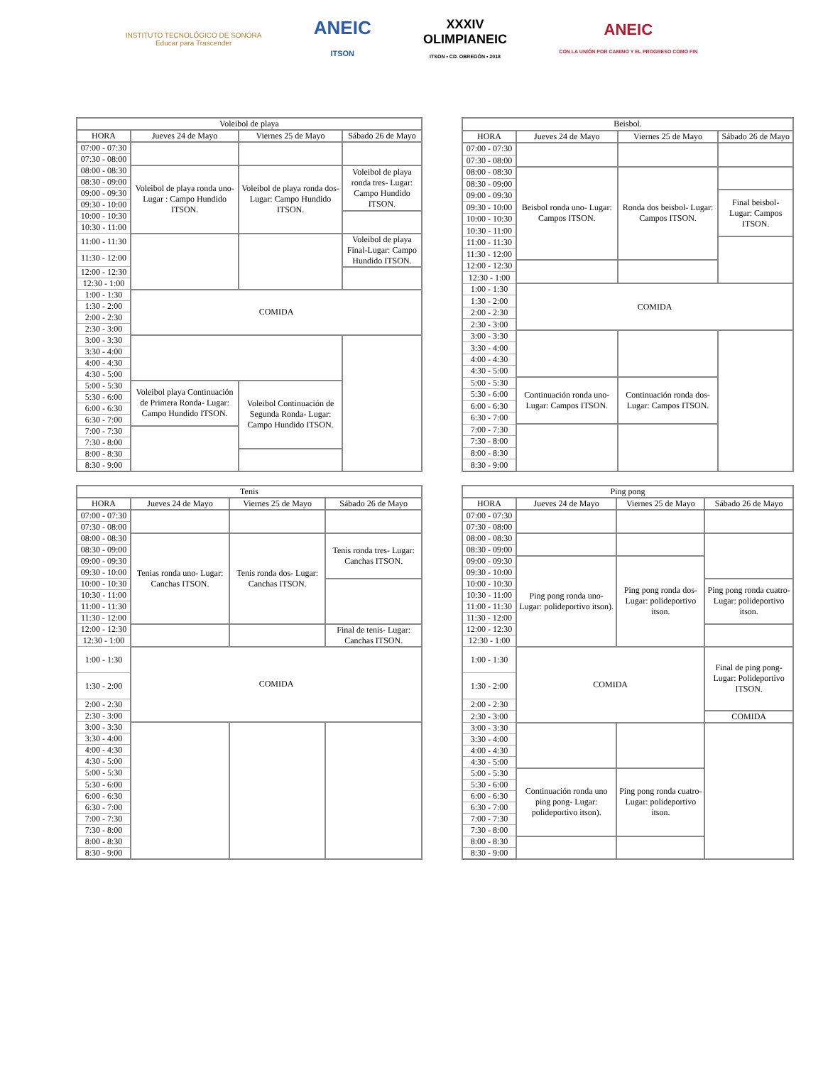INSTITUTO TECNOLÓGICO DE SONORA
Educar para Trascender
ANEIC
ITSON
XXXIV
OLIMPIANEIC
ITSON • CD. OBREGÓN • 2018
ANEIC
CON LA UNIÓN POR CAMINO Y EL PROGRESO COMO FIN
| Voleibol de playa | | | |
| --- | --- | --- | --- |
| HORA | Jueves 24 de Mayo | Viernes 25 de Mayo | Sábado 26 de Mayo |
| 07:00 - 07:30 | | | |
| 07:30 - 08:00 | | | |
| 08:00 - 08:30 | Voleibol de playa ronda uno-Lugar : Campo Hundido ITSON. | Voleibol de playa ronda dos- Lugar: Campo Hundido ITSON. | Voleibol de playa ronda tres- Lugar: Campo Hundido ITSON. |
| 08:30 - 09:00 | | | |
| 09:00 - 09:30 | | | |
| 09:30 - 10:00 | | | |
| 10:00 - 10:30 | | | |
| 10:30 - 11:00 | | | |
| 11:00 - 11:30 | | | Voleibol de playa Final-Lugar: Campo Hundido ITSON. |
| 11:30 - 12:00 | | | |
| 12:00 - 12:30 | | | |
| 12:30 - 1:00 | | | |
| 1:00 - 1:30 | COMIDA | | |
| 1:30 - 2:00 | | | |
| 2:00 - 2:30 | | | |
| 2:30 - 3:00 | | | |
| 3:00 - 3:30 | | | |
| 3:30 - 4:00 | | | |
| 4:00 - 4:30 | | | |
| 4:30 - 5:00 | | | |
| 5:00 - 5:30 | Voleibol playa Continuación de Primera Ronda- Lugar: Campo Hundido ITSON. | Voleibol Continuación de Segunda Ronda- Lugar: Campo Hundido ITSON. | |
| 5:30 - 6:00 | | | |
| 6:00 - 6:30 | | | |
| 6:30 - 7:00 | | | |
| 7:00 - 7:30 | | | |
| 7:30 - 8:00 | | | |
| 8:00 - 8:30 | | | |
| 8:30 - 9:00 | | | |
| Beisbol. | | | |
| --- | --- | --- | --- |
| HORA | Jueves 24 de Mayo | Viernes 25 de Mayo | Sábado 26 de Mayo |
| 07:00 - 07:30 | | | |
| 07:30 - 08:00 | | | |
| 08:00 - 08:30 | Beisbol ronda uno- Lugar: Campos ITSON. | Ronda dos beisbol- Lugar: Campos ITSON. | |
| 08:30 - 09:00 | | | |
| 09:00 - 09:30 | | | Final beisbol- Lugar: Campos ITSON. |
| 09:30 - 10:00 | | | |
| 10:00 - 10:30 | | | |
| 10:30 - 11:00 | | | |
| 11:00 - 11:30 | | | |
| 11:30 - 12:00 | | | |
| 12:00 - 12:30 | | | |
| 12:30 - 1:00 | | | |
| 1:00 - 1:30 | COMIDA | | |
| 1:30 - 2:00 | | | |
| 2:00 - 2:30 | | | |
| 2:30 - 3:00 | | | |
| 3:00 - 3:30 | | | |
| 3:30 - 4:00 | | | |
| 4:00 - 4:30 | | | |
| 4:30 - 5:00 | | | |
| 5:00 - 5:30 | Continuación ronda uno- Lugar: Campos ITSON. | Continuación ronda dos- Lugar: Campos ITSON. | |
| 5:30 - 6:00 | | | |
| 6:00 - 6:30 | | | |
| 6:30 - 7:00 | | | |
| 7:00 - 7:30 | | | |
| 7:30 - 8:00 | | | |
| 8:00 - 8:30 | | | |
| 8:30 - 9:00 | | | |
| Tenis | | | |
| --- | --- | --- | --- |
| HORA | Jueves 24 de Mayo | Viernes 25 de Mayo | Sábado 26 de Mayo |
| 07:00 - 07:30 | | | |
| 07:30 - 08:00 | | | |
| 08:00 - 08:30 | Tenias ronda uno- Lugar: Canchas ITSON. | Tenis ronda dos- Lugar: Canchas ITSON. | Tenis ronda tres- Lugar: Canchas ITSON. |
| 08:30 - 09:00 | | | |
| 09:00 - 09:30 | | | |
| 09:30 - 10:00 | | | |
| 10:00 - 10:30 | | | |
| 10:30 - 11:00 | | | |
| 11:00 - 11:30 | | | |
| 11:30 - 12:00 | | | |
| 12:00 - 12:30 | | | Final de tenis- Lugar: Canchas ITSON. |
| 12:30 - 1:00 | | | |
| 1:00 - 1:30 | COMIDA | | |
| 1:30 - 2:00 | | | |
| 2:00 - 2:30 | | | |
| 2:30 - 3:00 | | | |
| 3:00 - 3:30 | | | |
| 3:30 - 4:00 | | | |
| 4:00 - 4:30 | | | |
| 4:30 - 5:00 | | | |
| 5:00 - 5:30 | | | |
| 5:30 - 6:00 | | | |
| 6:00 - 6:30 | | | |
| 6:30 - 7:00 | | | |
| 7:00 - 7:30 | | | |
| 7:30 - 8:00 | | | |
| 8:00 - 8:30 | | | |
| 8:30 - 9:00 | | | |
| Ping pong | | | |
| --- | --- | --- | --- |
| HORA | Jueves 24 de Mayo | Viernes 25 de Mayo | Sábado 26 de Mayo |
| 07:00 - 07:30 | | | |
| 07:30 - 08:00 | | | |
| 08:00 - 08:30 | | | |
| 08:30 - 09:00 | | | |
| 09:00 - 09:30 | Ping pong ronda uno- Lugar: polideportivo itson). | Ping pong ronda dos- Lugar: polideportivo itson. | |
| 09:30 - 10:00 | | | |
| 10:00 - 10:30 | | | Ping pong ronda cuatro- Lugar: polideportivo itson. |
| 10:30 - 11:00 | | | |
| 11:00 - 11:30 | | | |
| 11:30 - 12:00 | | | |
| 12:00 - 12:30 | | | |
| 12:30 - 1:00 | | | |
| 1:00 - 1:30 | COMIDA | | Final de ping pong- Lugar: Polideportivo ITSON. |
| 1:30 - 2:00 | | | |
| 2:00 - 2:30 | | | |
| 2:30 - 3:00 | | | COMIDA |
| 3:00 - 3:30 | | | |
| 3:30 - 4:00 | | | |
| 4:00 - 4:30 | | | |
| 4:30 - 5:00 | | | |
| 5:00 - 5:30 | Continuación ronda uno ping pong- Lugar: polideportivo itson). | Ping pong ronda cuatro- Lugar: polideportivo itson. | |
| 5:30 - 6:00 | | | |
| 6:00 - 6:30 | | | |
| 6:30 - 7:00 | | | |
| 7:00 - 7:30 | | | |
| 7:30 - 8:00 | | | |
| 8:00 - 8:30 | | | |
| 8:30 - 9:00 | | | |